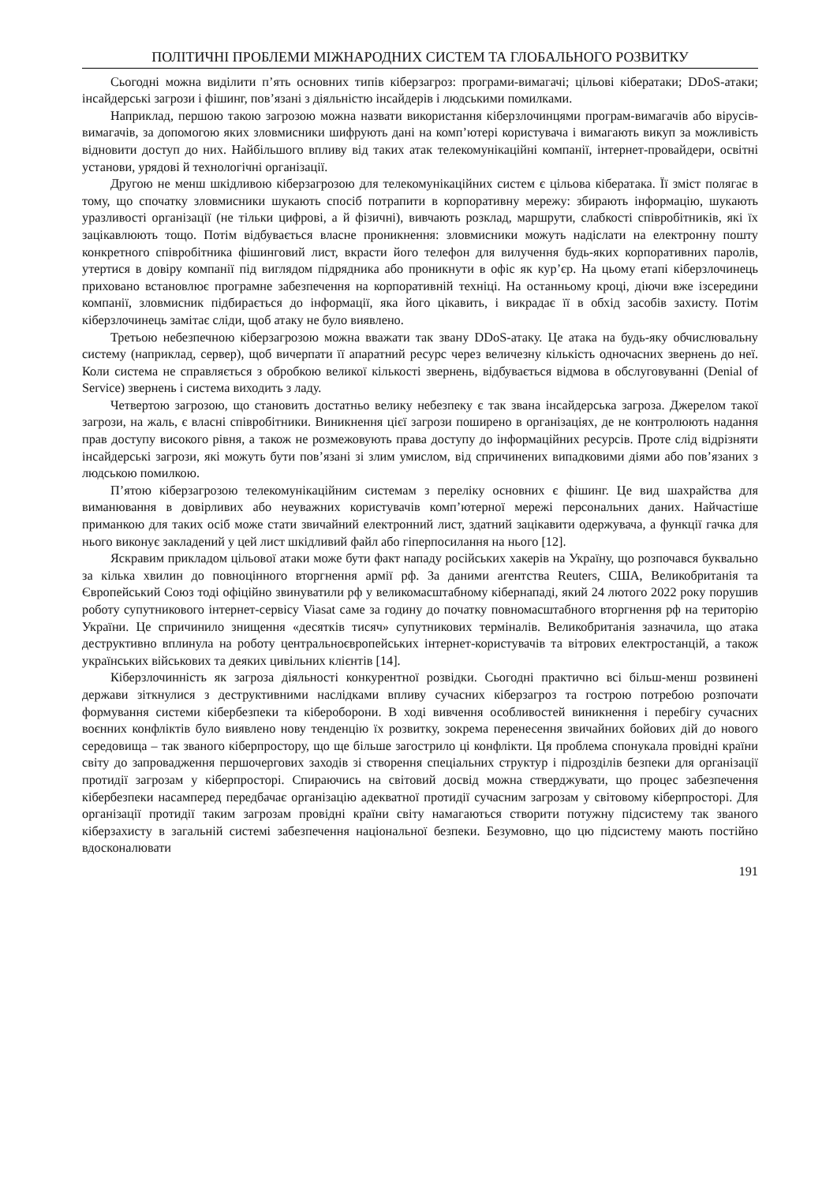ПОЛІТИЧНІ ПРОБЛЕМИ МІЖНАРОДНИХ СИСТЕМ ТА ГЛОБАЛЬНОГО РОЗВИТКУ
Сьогодні можна виділити п’ять основних типів кіберзагроз: програми-вимагачі; цільові кібератаки; DDoS-атаки; інсайдерські загрози і фішинг, пов’язані з діяльністю інсайдерів і людськими помилками.
Наприклад, першою такою загрозою можна назвати використання кіберзлочинцями програм-вимагачів або вірусів-вимагачів, за допомогою яких зловмисники шифрують дані на комп’ютері користувача і вимагають викуп за можливість відновити доступ до них. Найбільшого впливу від таких атак телекомунікаційні компанії, інтернет-провайдери, освітні установи, урядові й технологічні організації.
Другою не менш шкідливою кіберзагрозою для телекомунікаційних систем є цільова кібератака. Її зміст полягає в тому, що спочатку зловмисники шукають спосіб потрапити в корпоративну мережу: збирають інформацію, шукають уразливості організації (не тільки цифрові, а й фізичні), вивчають розклад, маршрути, слабкості співробітників, які їх зацікавлюють тощо. Потім відбувається власне проникнення: зловмисники можуть надіслати на електронну пошту конкретного співробітника фішинговий лист, вкрасти його телефон для вилучення будь-яких корпоративних паролів, утертися в довіру компанії під виглядом підрядника або проникнути в офіс як кур’єр. На цьому етапі кіберзлочинець приховано встановлює програмне забезпечення на корпоративній техніці. На останньому кроці, діючи вже ізсередини компанії, зловмисник підбирається до інформації, яка його цікавить, і викрадає її в обхід засобів захисту. Потім кіберзлочинець замітає сліди, щоб атаку не було виявлено.
Третьою небезпечною кіберзагрозою можна вважати так звану DDoS-атаку. Це атака на будь-яку обчислювальну систему (наприклад, сервер), щоб вичерпати її апаратний ресурс через величезну кількість одночасних звернень до неї. Коли система не справляється з обробкою великої кількості звернень, відбувається відмова в обслуговуванні (Denial of Service) звернень і система виходить з ладу.
Четвертою загрозою, що становить достатньо велику небезпеку є так звана інсайдерська загроза. Джерелом такої загрози, на жаль, є власні співробітники. Виникнення цієї загрози поширено в організаціях, де не контролюють надання прав доступу високого рівня, а також не розмежовують права доступу до інформаційних ресурсів. Проте слід відрізняти інсайдерські загрози, які можуть бути пов’язані зі злим умислом, від спричинених випадковими діями або пов’язаних з людською помилкою.
П’ятою кіберзагрозою телекомунікаційним системам з переліку основних є фішинг. Це вид шахрайства для виманювання в довірливих або неуважних користувачів комп’ютерної мережі персональних даних. Найчастіше приманкою для таких осіб може стати звичайний електронний лист, здатний зацікавити одержувача, а функції гачка для нього виконує закладений у цей лист шкідливий файл або гіперпосилання на нього [12].
Яскравим прикладом цільової атаки може бути факт нападу російських хакерів на Україну, що розпочався буквально за кілька хвилин до повноцінного вторгнення армії рф. За даними агентства Reuters, США, Великобританія та Європейський Союз тоді офіційно звинуватили рф у великомасштабному кібернападі, який 24 лютого 2022 року порушив роботу супутникового інтернет-сервісу Viasat саме за годину до початку повномасштабного вторгнення рф на територію України. Це спричинило знищення «десятків тисяч» супутникових терміналів. Великобританія зазначила, що атака деструктивно вплинула на роботу центральноєвропейських інтернет-користувачів та вітрових електростанцій, а також українських військових та деяких цивільних клієнтів [14].
Кіберзлочинність як загроза діяльності конкурентної розвідки. Сьогодні практично всі більш-менш розвинені держави зіткнулися з деструктивними наслідками впливу сучасних кіберзагроз та гострою потребою розпочати формування системи кібербезпеки та кібероборони. В ході вивчення особливостей виникнення і перебігу сучасних воєнних конфліктів було виявлено нову тенденцію їх розвитку, зокрема перенесення звичайних бойових дій до нового середовища – так званого кіберпростору, що ще більше загострило ці конфлікти. Ця проблема спонукала провідні країни світу до запровадження першочергових заходів зі створення спеціальних структур і підрозділів безпеки для організації протидії загрозам у кіберпросторі. Спираючись на світовий досвід можна стверджувати, що процес забезпечення кібербезпеки насамперед передбачає організацію адекватної протидії сучасним загрозам у світовому кіберпросторі. Для організації протидії таким загрозам провідні країни світу намагаються створити потужну підсистему так званого кіберзахисту в загальній системі забезпечення національної безпеки. Безумовно, що цю підсистему мають постійно вдосконалювати
191